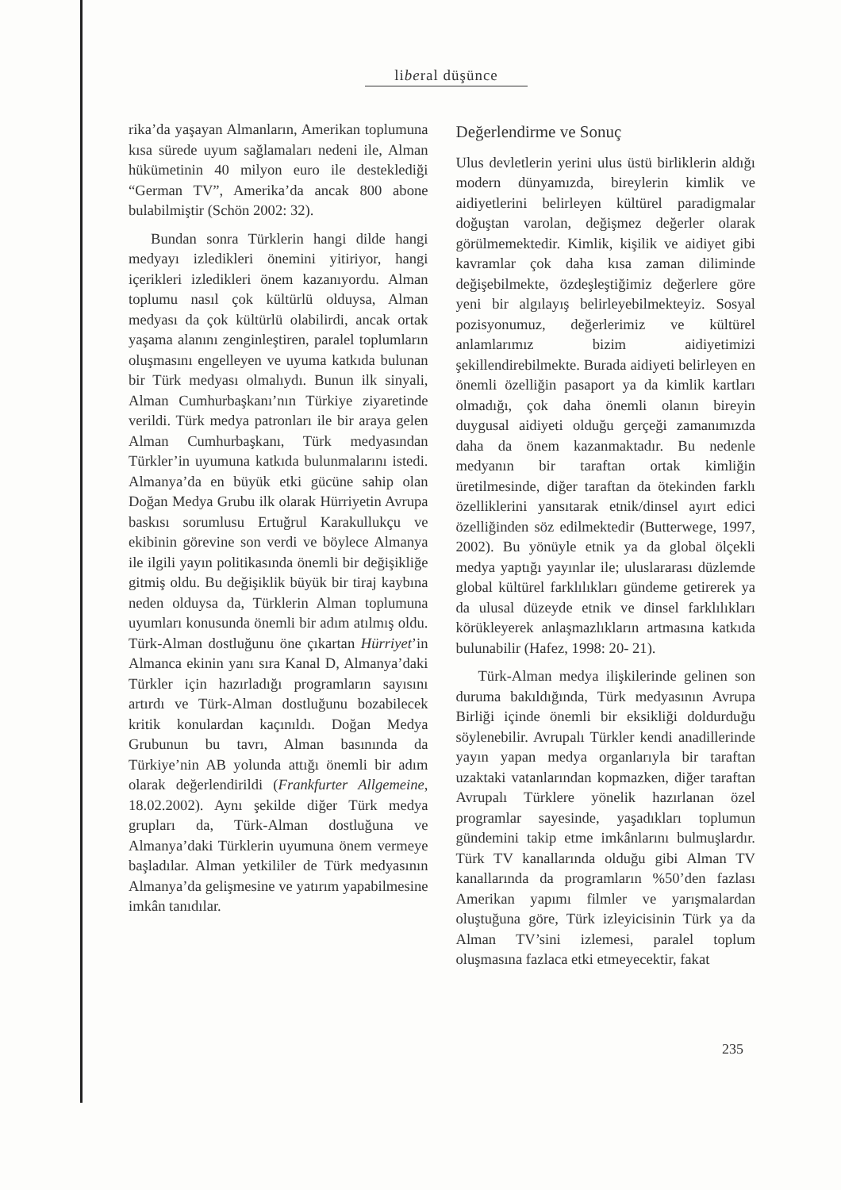liberal düşünce
rika’da yaşayan Almanların, Amerikan toplumuna kısa sürede uyum sağlamaları nedeni ile, Alman hükümetinin 40 milyon euro ile desteklediği “German TV”, Amerika’da ancak 800 abone bulabilmiştir (Schön 2002: 32).
Bundan sonra Türklerin hangi dilde hangi medyayı izledikleri önemini yitiriyor, hangi içerikleri izledikleri önem kazanıyordu. Alman toplumu nasıl çok kültürlü olduysa, Alman medyası da çok kültürlü olabilirdi, ancak ortak yaşama alanını zenginleştiren, paralel toplumların oluşmasını engelleyen ve uyuma katkıda bulunan bir Türk medyası olmalıydı. Bunun ilk sinyali, Alman Cumhurbaşkanı’nın Türkiye ziyaretinde verildi. Türk medya patronları ile bir araya gelen Alman Cumhurbaşkanı, Türk medyasından Türkler’in uyumuna katkıda bulunmalarını istedi. Almanya’da en büyük etki gücüne sahip olan Doğan Medya Grubu ilk olarak Hürriyetin Avrupa baskısı sorumlusu Ertuğrul Karakullukçu ve ekibinin görevine son verdi ve böylece Almanya ile ilgili yayın politikasında önemli bir değişikliğe gitmiş oldu. Bu değişiklik büyük bir tiraj kaybına neden olduysa da, Türklerin Alman toplumuna uyumları konusunda önemli bir adım atılmış oldu. Türk-Alman dostluğunu öne çıkartan Hürriyet’in Almanca ekinin yanı sıra Kanal D, Almanya’daki Türkler için hazırladığı programların sayısını artırdı ve Türk-Alman dostluğunu bozabilecek kritik konulardan kaçınıldı. Doğan Medya Grubunun bu tavrı, Alman basınında da Türkiye’nin AB yolunda attığı önemli bir adım olarak değerlendirildi (Frankfurter Allgemeine, 18.02.2002). Aynı şekilde diğer Türk medya grupları da, Türk-Alman dostluğuna ve Almanya’daki Türklerin uyumuna önem vermeye başladılar. Alman yetkililer de Türk medyasının Almanya’da gelişmesine ve yatırım yapabilmesine imkân tanıdılar.
Değerlendirme ve Sonuç
Ulus devletlerin yerini ulus üstü birliklerin aldığı modern dünyamızda, bireylerin kimlik ve aidiyetlerini belirleyen kültürel paradigmalar doğuştan varolan, değişmez değerler olarak görülmemektedir. Kimlik, kişilik ve aidiyet gibi kavramlar çok daha kısa zaman diliminde değişebilmekte, özdeşleştiğimiz değerlere göre yeni bir algılayış belirleyebilmekteyiz. Sosyal pozisyonumuz, değerlerimiz ve kültürel anlamlarımız bizim aidiyetimizi şekillendirebilmekte. Burada aidiyeti belirleyen en önemli özelliğin pasaport ya da kimlik kartları olmadığı, çok daha önemli olanın bireyin duygusal aidiyeti olduğu gerçeği zamanımızda daha da önem kazanmaktadır. Bu nedenle medyanın bir taraftan ortak kimliğin üretilmesinde, diğer taraftan da ötekinden farklı özelliklerini yansıtarak etnik/dinsel ayırt edici özelliğinden söz edilmektedir (Butterwege, 1997, 2002). Bu yönüyle etnik ya da global ölçekli medya yaptığı yayınlar ile; uluslararası düzlemde global kültürel farklılıkları gündeme getirerek ya da ulusal düzeyde etnik ve dinsel farklılıkları körükleyerek anlaşmazlıkların artmasına katkıda bulunabilir (Hafez, 1998: 20- 21).
Türk-Alman medya ilişkilerinde gelinen son duruma bakıldığında, Türk medyasının Avrupa Birliği içinde önemli bir eksikliği doldurduğu söylenebilir. Avrupalı Türkler kendi anadillerinde yayın yapan medya organlarıyla bir taraftan uzaktaki vatanlarından kopmazken, diğer taraftan Avrupalı Türklere yönelik hazırlanan özel programlar sayesinde, yaşadıkları toplumun gündemini takip etme imkânlarını bulmuşlardır. Türk TV kanallarında olduğu gibi Alman TV kanallarında da programların %50’den fazlası Amerikan yapımı filmler ve yarışmalardan oluştuğuna göre, Türk izleyicisinin Türk ya da Alman TV’sini izlemesi, paralel toplum oluşmasına fazlaca etki etmeyecektir, fakat
235